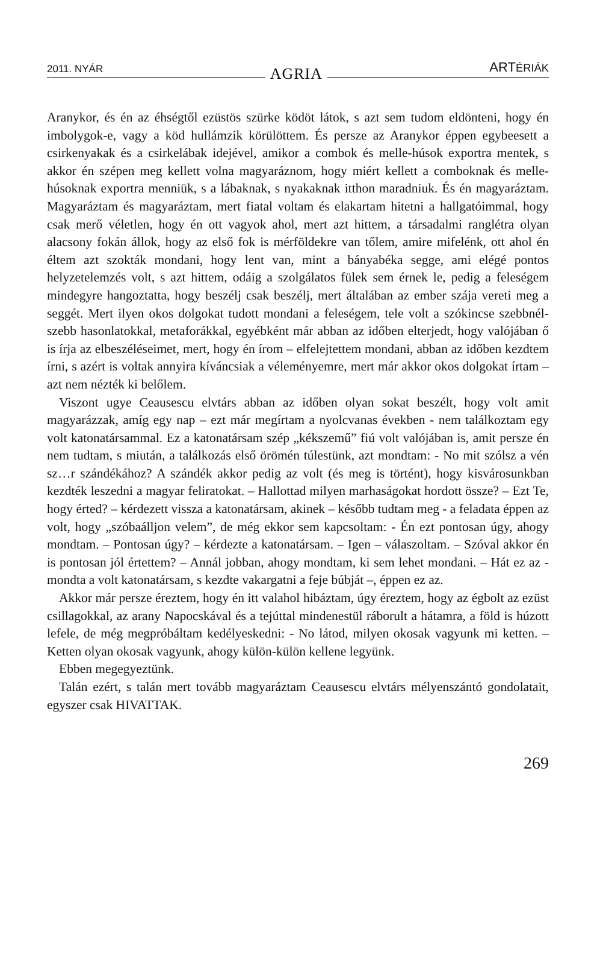2011. NYÁR AGRIA ARTÉRIÁK
Aranykor, és én az éhségtől ezüstös szürke ködöt látok, s azt sem tudom eldönteni, hogy én imbolygok-e, vagy a köd hullámzik körülöttem. És persze az Aranykor éppen egybeesett a csirkenyakak és a csirkelábak idejével, amikor a combok és melle-húsok exportra mentek, s akkor én szépen meg kellett volna magyaráznom, hogy miért kellett a comboknak és melle-húsoknak exportra menniük, s a lábaknak, s nyakaknak itthon maradniuk. És én magyaráztam. Magyaráztam és magyaráztam, mert fiatal voltam és elakartam hitetni a hallgatóimmal, hogy csak merő véletlen, hogy én ott vagyok ahol, mert azt hittem, a társadalmi ranglétra olyan alacsony fokán állok, hogy az első fok is mérföldekre van tőlem, amire mifelénk, ott ahol én éltem azt szokták mondani, hogy lent van, mint a bányabéka segge, ami elégé pontos helyzetelemzés volt, s azt hittem, odáig a szolgálatos fülek sem érnek le, pedig a feleségem mindegyre hangoztatta, hogy beszélj csak beszélj, mert általában az ember szája vereti meg a seggét. Mert ilyen okos dolgokat tudott mondani a feleségem, tele volt a szókincse szebbnél-szebb hasonlatokkal, metaforákkal, egyébként már abban az időben elterjedt, hogy valójában ő is írja az elbeszéléseimet, mert, hogy én írom – elfelejtettem mondani, abban az időben kezdtem írni, s azért is voltak annyira kíváncsiak a véleményemre, mert már akkor okos dolgokat írtam – azt nem nézték ki belőlem.
Viszont ugye Ceausescu elvtárs abban az időben olyan sokat beszélt, hogy volt amit magyarázzak, amíg egy nap – ezt már megírtam a nyolcvanas években - nem találkoztam egy volt katonatársammal. Ez a katonatársam szép „kékszemű” fiú volt valójában is, amit persze én nem tudtam, s miután, a találkozás első örömén túlestünk, azt mondtam: - No mit szólsz a vén sz…r szándékához? A szándék akkor pedig az volt (és meg is történt), hogy kisvárosunkban kezdték leszedni a magyar feliratokat. – Hallottad milyen marhaságokat hordott össze? – Ezt Te, hogy érted? – kérdezett vissza a katonatársam, akinek – később tudtam meg - a feladata éppen az volt, hogy „szóbaálljon velem”, de még ekkor sem kapcsoltam: - Én ezt pontosan úgy, ahogy mondtam. – Pontosan úgy? – kérdezte a katonatársam. – Igen – válaszoltam. – Szóval akkor én is pontosan jól értettem? – Annál jobban, ahogy mondtam, ki sem lehet mondani. – Hát ez az - mondta a volt katonatársam, s kezdte vakargatni a feje búbját –, éppen ez az.
Akkor már persze éreztem, hogy én itt valahol hibáztam, úgy éreztem, hogy az égbolt az ezüst csillagokkal, az arany Napocskával és a tejúttal mindenestül ráborult a hátamra, a föld is húzott lefele, de még megpróbáltam kedélyeskedni: - No látod, milyen okosak vagyunk mi ketten. – Ketten olyan okosak vagyunk, ahogy külön-külön kellene legyünk.
Ebben megegyeztünk.
Talán ezért, s talán mert tovább magyaráztam Ceausescu elvtárs mélyenszántó gondolatait, egyszer csak HIVATTAK.
269